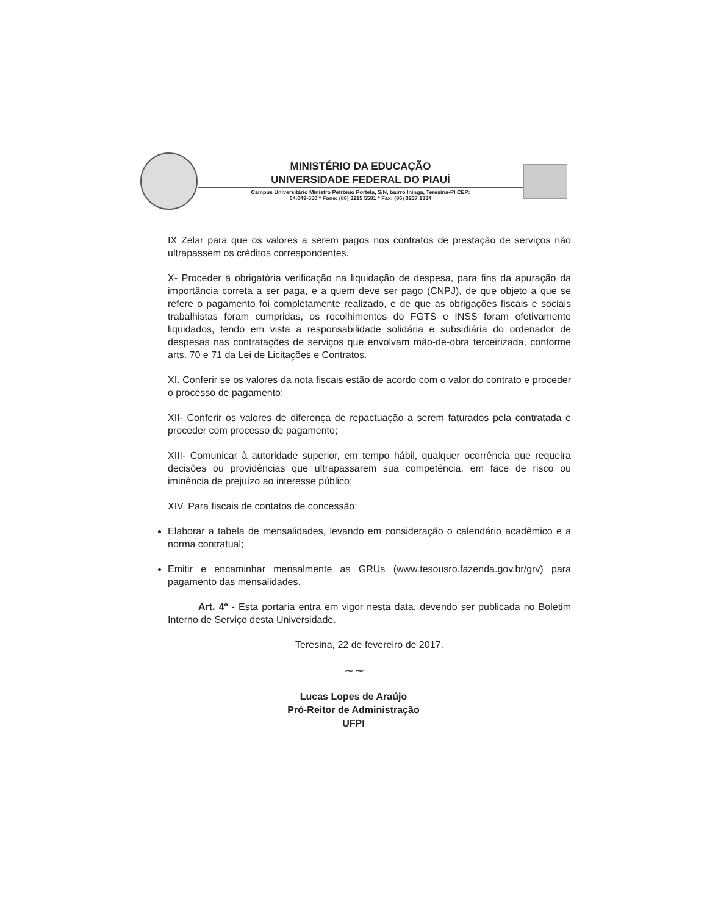MINISTÉRIO DA EDUCAÇÃO
UNIVERSIDADE FEDERAL DO PIAUÍ
Campus Universitário Ministro Petrônio Portela, S/N, bairro Ininga, Teresina-PI CEP:
64.049-550 * Fone: (86) 3215 5581 * Fax: (86) 3237 1334
IX Zelar para que os valores a serem pagos nos contratos de prestação de serviços não ultrapassem os créditos correspondentes.
X- Proceder à obrigatória verificação na liquidação de despesa, para fins da apuração da importância correta a ser paga, e a quem deve ser pago (CNPJ), de que objeto a que se refere o pagamento foi completamente realizado, e de que as obrigações fiscais e sociais trabalhistas foram cumpridas, os recolhimentos do FGTS e INSS foram efetivamente liquidados, tendo em vista a responsabilidade solidária e subsidiária do ordenador de despesas nas contratações de serviços que envolvam mão-de-obra terceirizada, conforme arts. 70 e 71 da Lei de Licitações e Contratos.
XI. Conferir se os valores da nota fiscais estão de acordo com o valor do contrato e proceder o processo de pagamento;
XII- Conferir os valores de diferença de repactuação a serem faturados pela contratada e proceder com processo de pagamento;
XIII- Comunicar à autoridade superior, em tempo hábil, qualquer ocorrência que requeira decisões ou providências que ultrapassarem sua competência, em face de risco ou iminência de prejuízo ao interesse público;
XIV. Para fiscais de contatos de concessão:
Elaborar a tabela de mensalidades, levando em consideração o calendário acadêmico e a norma contratual;
Emitir e encaminhar mensalmente as GRUs (www.tesousro.fazenda.gov.br/grv) para pagamento das mensalidades.
Art. 4º - Esta portaria entra em vigor nesta data, devendo ser publicada no Boletim Interno de Serviço desta Universidade.
Teresina, 22 de fevereiro de 2017.
~~
Lucas Lopes de Araújo
Pró-Reitor de Administração
UFPI